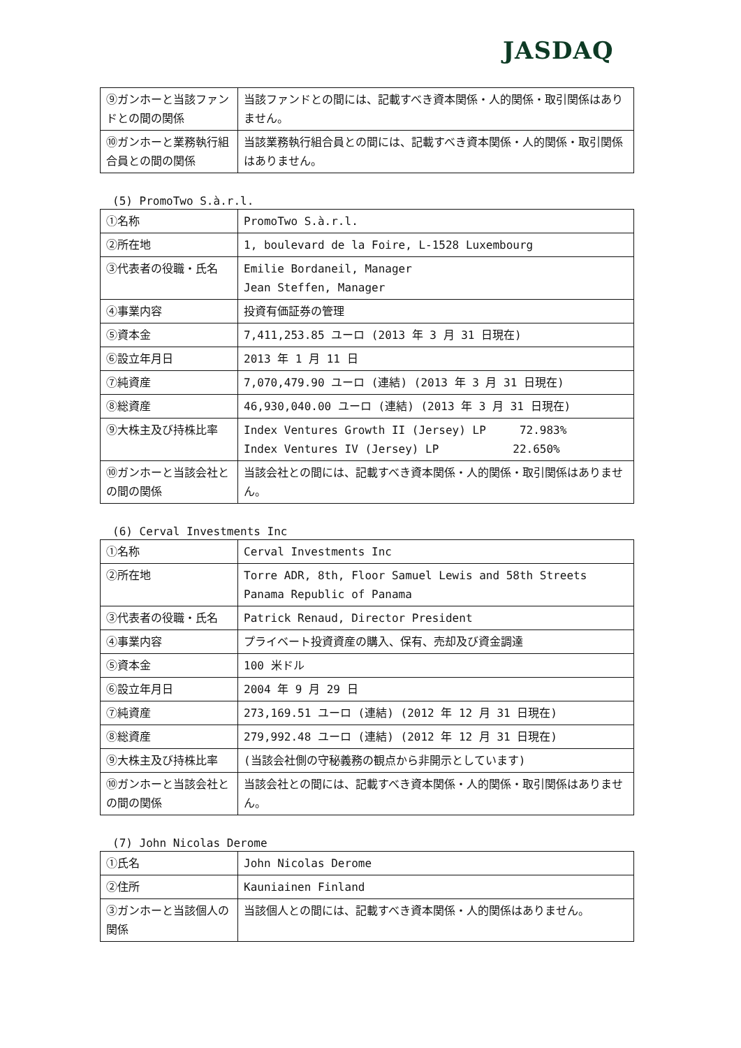JASDAQ
| ⑨ガンホーと当該ファンドとの間の関係 | 当該ファンドとの間には、記載すべき資本関係・人的関係・取引関係はありません。 |
| ⑩ガンホーと業務執行組合員との間の関係 | 当該業務執行組合員との間には、記載すべき資本関係・人的関係・取引関係はありません。 |
(5) PromoTwo S.à.r.l.
| ①名称 | PromoTwo S.à.r.l. |
| ②所在地 | 1, boulevard de la Foire, L-1528 Luxembourg |
| ③代表者の役職・氏名 | Emilie Bordaneil, Manager Jean Steffen, Manager |
| ④事業内容 | 投資有価証券の管理 |
| ⑤資本金 | 7,411,253.85 ユーロ (2013 年 3 月 31 日現在) |
| ⑥設立年月日 | 2013 年 1 月 11 日 |
| ⑦純資産 | 7,070,479.90 ユーロ (連結) (2013 年 3 月 31 日現在) |
| ⑧総資産 | 46,930,040.00 ユーロ (連結) (2013 年 3 月 31 日現在) |
| ⑨大株主及び持株比率 | Index Ventures Growth II (Jersey) LP 72.983% Index Ventures IV (Jersey) LP 22.650% |
| ⑩ガンホーと当該会社との間の関係 | 当該会社との間には、記載すべき資本関係・人的関係・取引関係はありません。 |
(6) Cerval Investments Inc
| ①名称 | Cerval Investments Inc |
| ②所在地 | Torre ADR, 8th, Floor Samuel Lewis and 58th Streets Panama Republic of Panama |
| ③代表者の役職・氏名 | Patrick Renaud, Director President |
| ④事業内容 | プライベート投資資産の購入、保有、売却及び資金調達 |
| ⑤資本金 | 100 米ドル |
| ⑥設立年月日 | 2004 年 9 月 29 日 |
| ⑦純資産 | 273,169.51 ユーロ (連結) (2012 年 12 月 31 日現在) |
| ⑧総資産 | 279,992.48 ユーロ (連結) (2012 年 12 月 31 日現在) |
| ⑨大株主及び持株比率 | (当該会社側の守秘義務の観点から非開示としています) |
| ⑩ガンホーと当該会社との間の関係 | 当該会社との間には、記載すべき資本関係・人的関係・取引関係はありません。 |
(7) John Nicolas Derome
| ①氏名 | John Nicolas Derome |
| ②住所 | Kauniainen Finland |
| ③ガンホーと当該個人の関係 | 当該個人との間には、記載すべき資本関係・人的関係はありません。 |